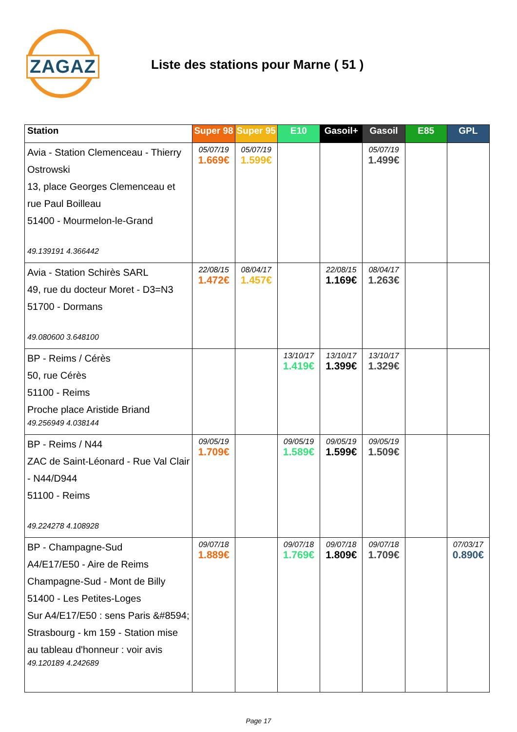ZAGAZ
Liste des stations pour Marne ( 51 )
| Station | Super 98 | Super 95 | E10 | Gasoil+ | Gasoil | E85 | GPL |
| --- | --- | --- | --- | --- | --- | --- | --- |
| Avia - Station Clemenceau - Thierry Ostrowski 13, place Georges Clemenceau et rue Paul Boilleau 51400 - Mourmelon-le-Grand 49.139191 4.366442 | 05/07/19 1.669€ | 05/07/19 1.599€ | | | 05/07/19 1.499€ | | |
| Avia - Station Schirès SARL 49, rue du docteur Moret - D3=N3 51700 - Dormans 49.080600 3.648100 | 22/08/15 1.472€ | 08/04/17 1.457€ | | 22/08/15 1.169€ | 08/04/17 1.263€ | | |
| BP - Reims / Cérès 50, rue Cérès 51100 - Reims Proche place Aristide Briand 49.256949 4.038144 | | | 13/10/17 1.419€ | 13/10/17 1.399€ | 13/10/17 1.329€ | | |
| BP - Reims / N44 ZAC de Saint-Léonard - Rue Val Clair - N44/D944 51100 - Reims 49.224278 4.108928 | 09/05/19 1.709€ | | 09/05/19 1.589€ | 09/05/19 1.599€ | 09/05/19 1.509€ | | |
| BP - Champagne-Sud A4/E17/E50 - Aire de Reims Champagne-Sud - Mont de Billy 51400 - Les Petites-Loges Sur A4/E17/E50 : sens Paris &#8594; Strasbourg - km 159 - Station mise au tableau d'honneur : voir avis 49.120189 4.242689 | 09/07/18 1.889€ | | 09/07/18 1.769€ | 09/07/18 1.809€ | 09/07/18 1.709€ | | 07/03/17 0.890€ |
Page 17